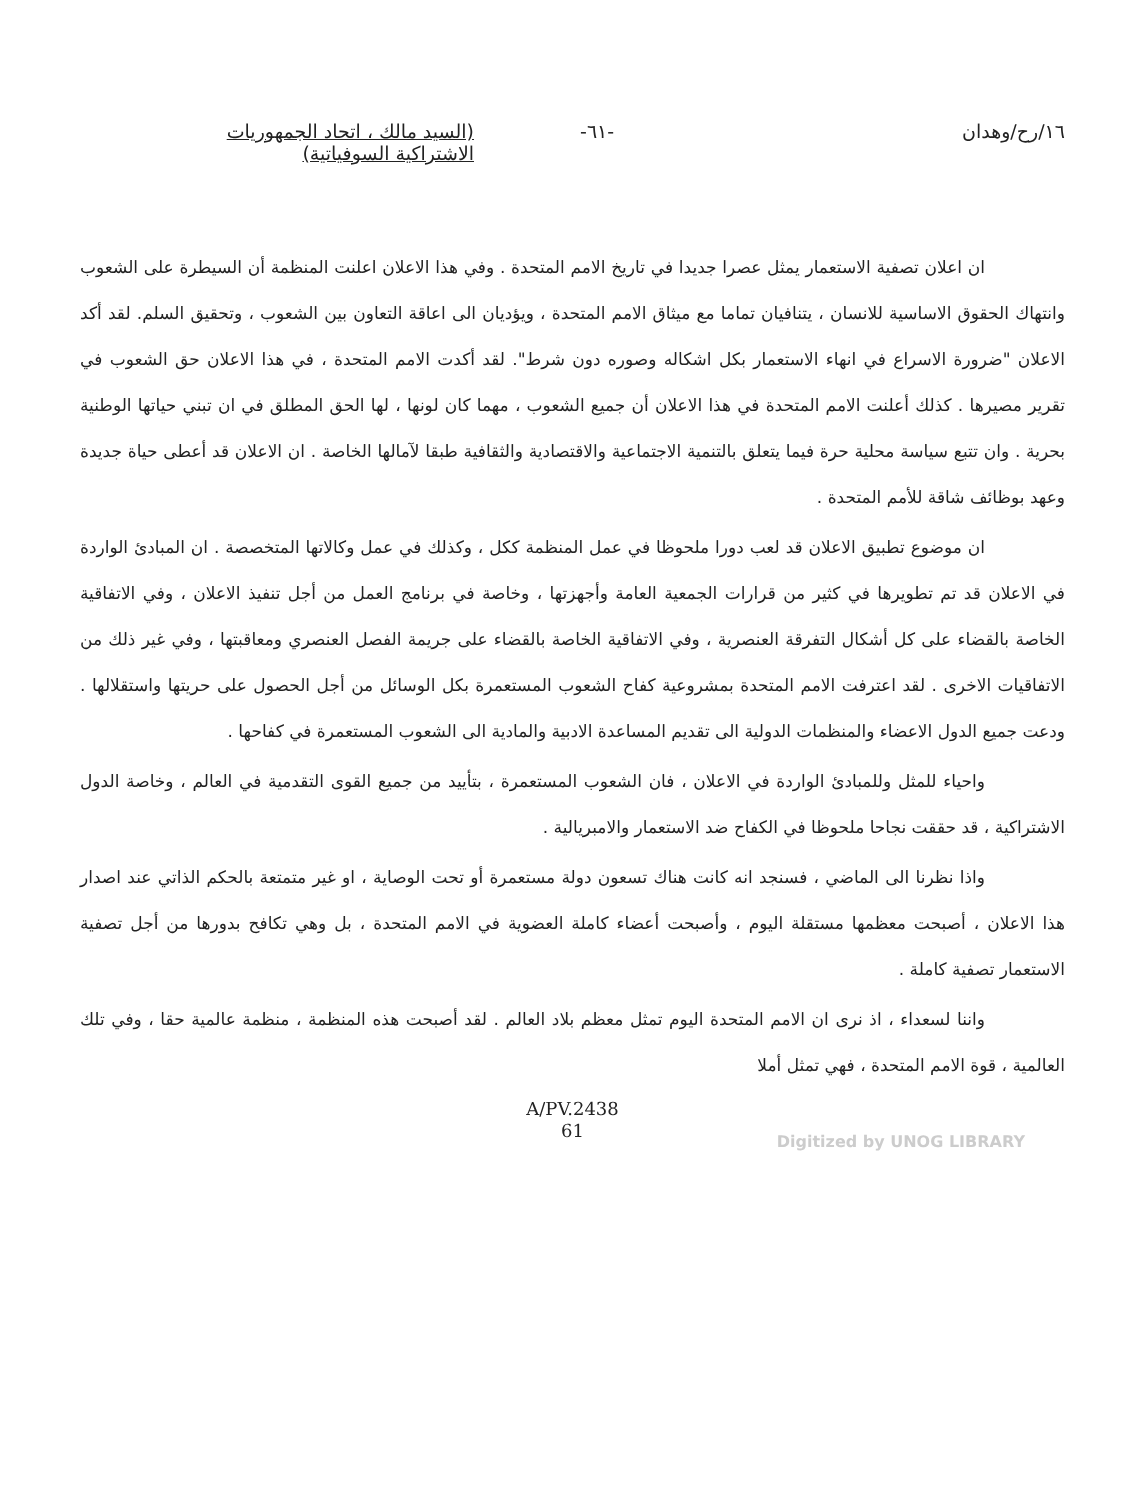١٦/رح/وهدان -٦١- (السيد مالك ، اتحاد الجمهوريات
الاشتراكية السوفياتية)
ان اعلان تصفية الاستعمار يمثل عصرا جديدا في تاريخ الامم المتحدة . وفي هذا الاعلان اعلنت المنظمة أن السيطرة على الشعوب وانتهاك الحقوق الاساسية للانسان ، يتنافيان تماما مع ميثاق الامم المتحدة ، ويؤديان الى اعاقة التعاون بين الشعوب ، وتحقيق السلم. لقد أكد الاعلان "ضرورة الاسراع في انهاء الاستعمار بكل اشكاله وصوره دون شرط". لقد أكدت الامم المتحدة ، في هذا الاعلان حق الشعوب في تقرير مصيرها . كذلك أعلنت الامم المتحدة في هذا الاعلان أن جميع الشعوب ، مهما كان لونها ، لها الحق المطلق في ان تبني حياتها الوطنية بحرية . وان تتبع سياسة محلية حرة فيما يتعلق بالتنمية الاجتماعية والاقتصادية والثقافية طبقا لآمالها الخاصة . ان الاعلان قد أعطى حياة جديدة وعهد بوظائف شاقة للأمم المتحدة .
ان موضوع تطبيق الاعلان قد لعب دورا ملحوظا في عمل المنظمة ككل ، وكذلك في عمل وكالاتها المتخصصة . ان المبادئ الواردة في الاعلان قد تم تطويرها في كثير من قرارات الجمعية العامة وأجهزتها ، وخاصة في برنامج العمل من أجل تنفيذ الاعلان ، وفي الاتفاقية الخاصة بالقضاء على كل أشكال التفرقة العنصرية ، وفي الاتفاقية الخاصة بالقضاء على جريمة الفصل العنصري ومعاقبتها ، وفي غير ذلك من الاتفاقيات الاخرى . لقد اعترفت الامم المتحدة بمشروعية كفاح الشعوب المستعمرة بكل الوسائل من أجل الحصول على حريتها واستقلالها . ودعت جميع الدول الاعضاء والمنظمات الدولية الى تقديم المساعدة الادبية والمادية الى الشعوب المستعمرة في كفاحها .
واحياء للمثل وللمبادئ الواردة في الاعلان ، فان الشعوب المستعمرة ، بتأييد من جميع القوى التقدمية في العالم ، وخاصة الدول الاشتراكية ، قد حققت نجاحا ملحوظا في الكفاح ضد الاستعمار والامبريالية .
واذا نظرنا الى الماضي ، فسنجد انه كانت هناك تسعون دولة مستعمرة أو تحت الوصاية ، او غير متمتعة بالحكم الذاتي عند اصدار هذا الاعلان ، أصبحت معظمها مستقلة اليوم ، وأصبحت أعضاء كاملة العضوية في الامم المتحدة ، بل وهي تكافح بدورها من أجل تصفية الاستعمار تصفية كاملة .
واننا لسعداء ، اذ نرى ان الامم المتحدة اليوم تمثل معظم بلاد العالم . لقد أصبحت هذه المنظمة ، منظمة عالمية حقا ، وفي تلك العالمية ، قوة الامم المتحدة ، فهي تمثل أملا
A/PV.2438
61
Digitized by UNOG LIBRARY